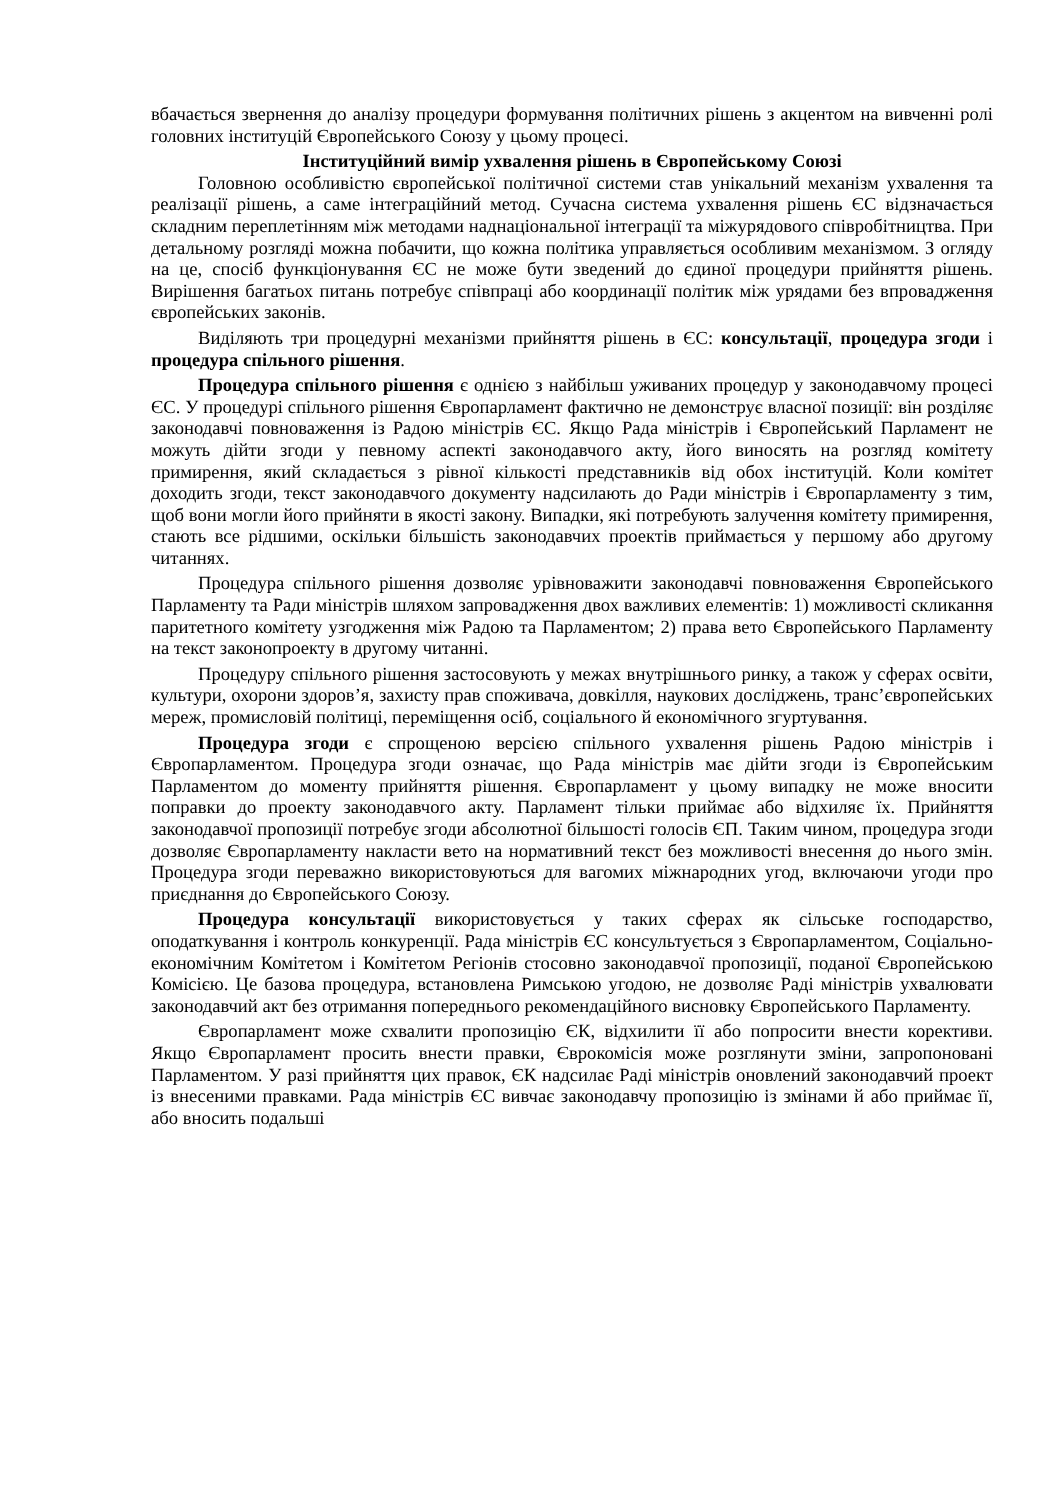вбачається звернення до аналізу процедури формування політичних рішень з акцентом на вивченні ролі головних інституцій Європейського Союзу у цьому процесі.
Інституційний вимір ухвалення рішень в Європейському Союзі
Головною особливістю європейської політичної системи став унікальний механізм ухвалення та реалізації рішень, а саме інтеграційний метод. Сучасна система ухвалення рішень ЄС відзначається складним переплетінням між методами наднаціональної інтеграції та міжурядового співробітництва. При детальному розгляді можна побачити, що кожна політика управляється особливим механізмом. З огляду на це, спосіб функціонування ЄС не може бути зведений до єдиної процедури прийняття рішень. Вирішення багатьох питань потребує співпраці або координації політик між урядами без впровадження європейських законів.
Виділяють три процедурні механізми прийняття рішень в ЄС: консультації, процедура згоди і процедура спільного рішення.
Процедура спільного рішення є однією з найбільш уживаних процедур у законодавчому процесі ЄС. У процедурі спільного рішення Європарламент фактично не демонструє власної позиції: він розділяє законодавчі повноваження із Радою міністрів ЄС. Якщо Рада міністрів і Європейський Парламент не можуть дійти згоди у певному аспекті законодавчого акту, його виносять на розгляд комітету примирення, який складається з рівної кількості представників від обох інституцій. Коли комітет доходить згоди, текст законодавчого документу надсилають до Ради міністрів і Європарламенту з тим, щоб вони могли його прийняти в якості закону. Випадки, які потребують залучення комітету примирення, стають все рідшими, оскільки більшість законодавчих проектів приймається у першому або другому читаннях.
Процедура спільного рішення дозволяє урівноважити законодавчі повноваження Європейського Парламенту та Ради міністрів шляхом запровадження двох важливих елементів: 1) можливості скликання паритетного комітету узгодження між Радою та Парламентом; 2) права вето Європейського Парламенту на текст законопроекту в другому читанні.
Процедуру спільного рішення застосовують у межах внутрішнього ринку, а також у сферах освіти, культури, охорони здоров’я, захисту прав споживача, довкілля, наукових досліджень, транс’європейських мереж, промисловій політиці, переміщення осіб, соціального й економічного згуртування.
Процедура згоди є спрощеною версією спільного ухвалення рішень Радою міністрів і Європарламентом. Процедура згоди означає, що Рада міністрів має дійти згоди із Європейським Парламентом до моменту прийняття рішення. Європарламент у цьому випадку не може вносити поправки до проекту законодавчого акту. Парламент тільки приймає або відхиляє їх. Прийняття законодавчої пропозиції потребує згоди абсолютної більшості голосів ЄП. Таким чином, процедура згоди дозволяє Європарламенту накласти вето на нормативний текст без можливості внесення до нього змін. Процедура згоди переважно використовуються для вагомих міжнародних угод, включаючи угоди про приєднання до Європейського Союзу.
Процедура консультації використовується у таких сферах як сільське господарство, оподаткування і контроль конкуренції. Рада міністрів ЄС консультується з Європарламентом, Соціально-економічним Комітетом і Комітетом Регіонів стосовно законодавчої пропозиції, поданої Європейською Комісією. Це базова процедура, встановлена Римською угодою, не дозволяє Раді міністрів ухвалювати законодавчий акт без отримання попереднього рекомендаційного висновку Європейського Парламенту.
Європарламент може схвалити пропозицію ЄК, відхилити її або попросити внести корективи. Якщо Європарламент просить внести правки, Єврокомісія може розглянути зміни, запропоновані Парламентом. У разі прийняття цих правок, ЄК надсилає Раді міністрів оновлений законодавчий проект із внесеними правками. Рада міністрів ЄС вивчає законодавчу пропозицію із змінами й або приймає її, або вносить подальші